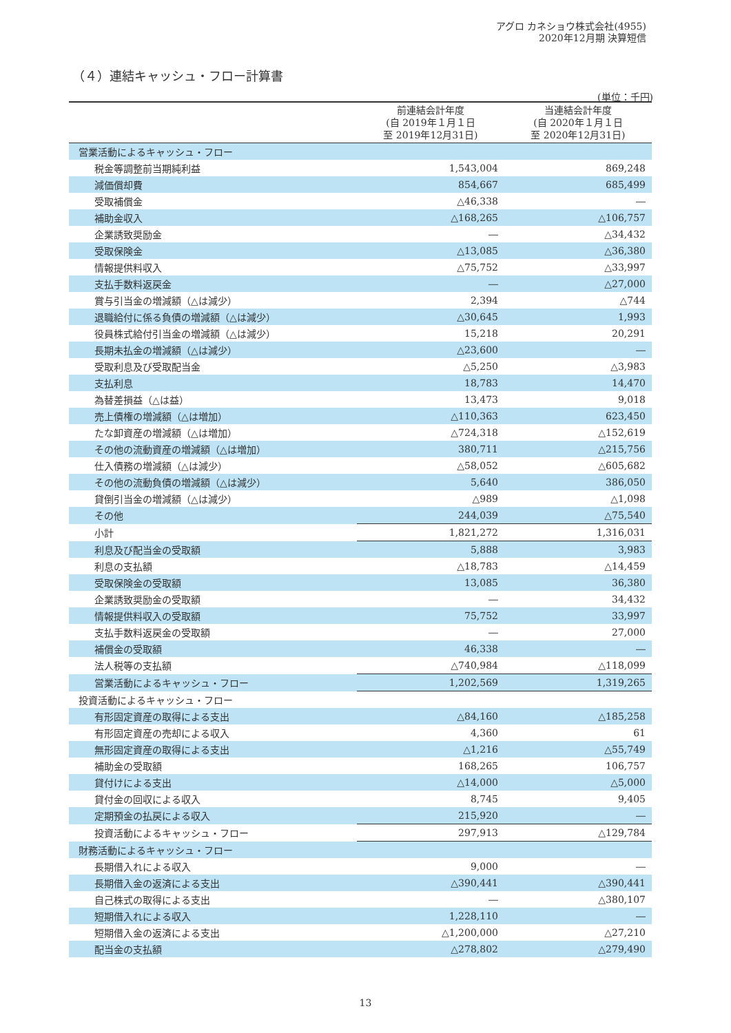アグロ カネショウ株式会社(4955)
2020年12月期 決算短信
（４）連結キャッシュ・フロー計算書
(単位：千円)
| | 前連結会計年度 (自 2019年１月１日 至 2019年12月31日) | 当連結会計年度 (自 2020年１月１日 至 2020年12月31日) |
| --- | --- | --- |
| 営業活動によるキャッシュ・フロー | | |
| 税金等調整前当期純利益 | 1,543,004 | 869,248 |
| 減価償却費 | 854,667 | 685,499 |
| 受取補償金 | △46,338 | ― |
| 補助金収入 | △168,265 | △106,757 |
| 企業誘致奨励金 | ― | △34,432 |
| 受取保険金 | △13,085 | △36,380 |
| 情報提供料収入 | △75,752 | △33,997 |
| 支払手数料返戻金 | ― | △27,000 |
| 賞与引当金の増減額（△は減少） | 2,394 | △744 |
| 退職給付に係る負債の増減額（△は減少） | △30,645 | 1,993 |
| 役員株式給付引当金の増減額（△は減少） | 15,218 | 20,291 |
| 長期未払金の増減額（△は減少） | △23,600 | ― |
| 受取利息及び受取配当金 | △5,250 | △3,983 |
| 支払利息 | 18,783 | 14,470 |
| 為替差損益（△は益） | 13,473 | 9,018 |
| 売上債権の増減額（△は増加） | △110,363 | 623,450 |
| たな卸資産の増減額（△は増加） | △724,318 | △152,619 |
| その他の流動資産の増減額（△は増加） | 380,711 | △215,756 |
| 仕入債務の増減額（△は減少） | △58,052 | △605,682 |
| その他の流動負債の増減額（△は減少） | 5,640 | 386,050 |
| 貸倒引当金の増減額（△は減少） | △989 | △1,098 |
| その他 | 244,039 | △75,540 |
| 小計 | 1,821,272 | 1,316,031 |
| 利息及び配当金の受取額 | 5,888 | 3,983 |
| 利息の支払額 | △18,783 | △14,459 |
| 受取保険金の受取額 | 13,085 | 36,380 |
| 企業誘致奨励金の受取額 | ― | 34,432 |
| 情報提供料収入の受取額 | 75,752 | 33,997 |
| 支払手数料返戻金の受取額 | ― | 27,000 |
| 補償金の受取額 | 46,338 | ― |
| 法人税等の支払額 | △740,984 | △118,099 |
| 営業活動によるキャッシュ・フロー | 1,202,569 | 1,319,265 |
| 投資活動によるキャッシュ・フロー | | |
| 有形固定資産の取得による支出 | △84,160 | △185,258 |
| 有形固定資産の売却による収入 | 4,360 | 61 |
| 無形固定資産の取得による支出 | △1,216 | △55,749 |
| 補助金の受取額 | 168,265 | 106,757 |
| 貸付けによる支出 | △14,000 | △5,000 |
| 貸付金の回収による収入 | 8,745 | 9,405 |
| 定期預金の払戻による収入 | 215,920 | ― |
| 投資活動によるキャッシュ・フロー | 297,913 | △129,784 |
| 財務活動によるキャッシュ・フロー | | |
| 長期借入れによる収入 | 9,000 | ― |
| 長期借入金の返済による支出 | △390,441 | △390,441 |
| 自己株式の取得による支出 | ― | △380,107 |
| 短期借入れによる収入 | 1,228,110 | ― |
| 短期借入金の返済による支出 | △1,200,000 | △27,210 |
| 配当金の支払額 | △278,802 | △279,490 |
13